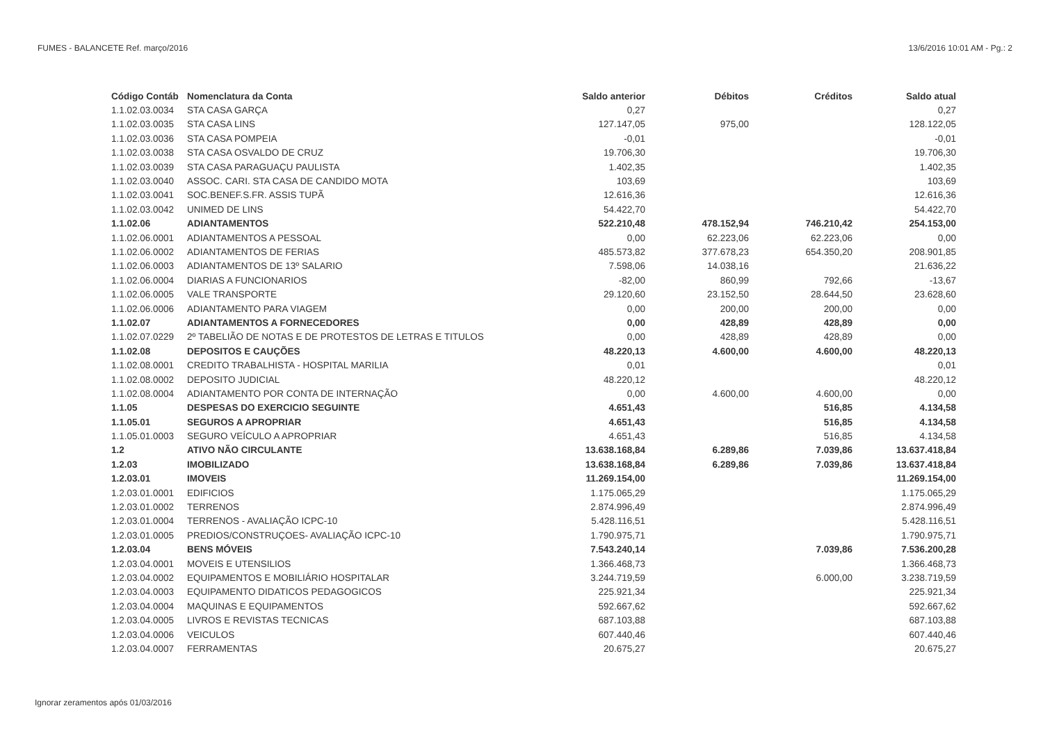FUMES - BALANCETE Ref. março/2016 13/6/2016 10:01 AM - Pg.: 2
| Código Contáb | Nomenclatura da Conta | Saldo anterior | Débitos | Créditos | Saldo atual |
| --- | --- | --- | --- | --- | --- |
| 1.1.02.03.0034 | STA CASA GARÇA | 0,27 | | | 0,27 |
| 1.1.02.03.0035 | STA CASA LINS | 127.147,05 | 975,00 | | 128.122,05 |
| 1.1.02.03.0036 | STA CASA POMPEIA | -0,01 | | | -0,01 |
| 1.1.02.03.0038 | STA CASA OSVALDO DE CRUZ | 19.706,30 | | | 19.706,30 |
| 1.1.02.03.0039 | STA CASA PARAGUAÇU PAULISTA | 1.402,35 | | | 1.402,35 |
| 1.1.02.03.0040 | ASSOC. CARI. STA CASA DE CANDIDO MOTA | 103,69 | | | 103,69 |
| 1.1.02.03.0041 | SOC.BENEF.S.FR. ASSIS TUPÃ | 12.616,36 | | | 12.616,36 |
| 1.1.02.03.0042 | UNIMED DE LINS | 54.422,70 | | | 54.422,70 |
| 1.1.02.06 | ADIANTAMENTOS | 522.210,48 | 478.152,94 | 746.210,42 | 254.153,00 |
| 1.1.02.06.0001 | ADIANTAMENTOS A PESSOAL | 0,00 | 62.223,06 | 62.223,06 | 0,00 |
| 1.1.02.06.0002 | ADIANTAMENTOS DE FERIAS | 485.573,82 | 377.678,23 | 654.350,20 | 208.901,85 |
| 1.1.02.06.0003 | ADIANTAMENTOS DE 13º SALARIO | 7.598,06 | 14.038,16 | | 21.636,22 |
| 1.1.02.06.0004 | DIARIAS A FUNCIONARIOS | -82,00 | 860,99 | 792,66 | -13,67 |
| 1.1.02.06.0005 | VALE TRANSPORTE | 29.120,60 | 23.152,50 | 28.644,50 | 23.628,60 |
| 1.1.02.06.0006 | ADIANTAMENTO PARA VIAGEM | 0,00 | 200,00 | 200,00 | 0,00 |
| 1.1.02.07 | ADIANTAMENTOS A FORNECEDORES | 0,00 | 428,89 | 428,89 | 0,00 |
| 1.1.02.07.0229 | 2º TABELIÃO DE NOTAS E DE PROTESTOS DE LETRAS E TITULOS | 0,00 | 428,89 | 428,89 | 0,00 |
| 1.1.02.08 | DEPOSITOS E CAUÇÕES | 48.220,13 | 4.600,00 | 4.600,00 | 48.220,13 |
| 1.1.02.08.0001 | CREDITO TRABALHISTA - HOSPITAL MARILIA | 0,01 | | | 0,01 |
| 1.1.02.08.0002 | DEPOSITO JUDICIAL | 48.220,12 | | | 48.220,12 |
| 1.1.02.08.0004 | ADIANTAMENTO POR CONTA DE INTERNAÇÃO | 0,00 | 4.600,00 | 4.600,00 | 0,00 |
| 1.1.05 | DESPESAS DO EXERCICIO SEGUINTE | 4.651,43 | | 516,85 | 4.134,58 |
| 1.1.05.01 | SEGUROS A APROPRIAR | 4.651,43 | | 516,85 | 4.134,58 |
| 1.1.05.01.0003 | SEGURO VEÍCULO A APROPRIAR | 4.651,43 | | 516,85 | 4.134,58 |
| 1.2 | ATIVO NÃO CIRCULANTE | 13.638.168,84 | 6.289,86 | 7.039,86 | 13.637.418,84 |
| 1.2.03 | IMOBILIZADO | 13.638.168,84 | 6.289,86 | 7.039,86 | 13.637.418,84 |
| 1.2.03.01 | IMOVEIS | 11.269.154,00 | | | 11.269.154,00 |
| 1.2.03.01.0001 | EDIFICIOS | 1.175.065,29 | | | 1.175.065,29 |
| 1.2.03.01.0002 | TERRENOS | 2.874.996,49 | | | 2.874.996,49 |
| 1.2.03.01.0004 | TERRENOS - AVALIAÇÃO ICPC-10 | 5.428.116,51 | | | 5.428.116,51 |
| 1.2.03.01.0005 | PREDIOS/CONSTRUÇOES- AVALIAÇÃO ICPC-10 | 1.790.975,71 | | | 1.790.975,71 |
| 1.2.03.04 | BENS MÓVEIS | 7.543.240,14 | | 7.039,86 | 7.536.200,28 |
| 1.2.03.04.0001 | MOVEIS E UTENSILIOS | 1.366.468,73 | | | 1.366.468,73 |
| 1.2.03.04.0002 | EQUIPAMENTOS E MOBILIÁRIO HOSPITALAR | 3.244.719,59 | | 6.000,00 | 3.238.719,59 |
| 1.2.03.04.0003 | EQUIPAMENTO DIDATICOS PEDAGOGICOS | 225.921,34 | | | 225.921,34 |
| 1.2.03.04.0004 | MAQUINAS E EQUIPAMENTOS | 592.667,62 | | | 592.667,62 |
| 1.2.03.04.0005 | LIVROS E REVISTAS TECNICAS | 687.103,88 | | | 687.103,88 |
| 1.2.03.04.0006 | VEICULOS | 607.440,46 | | | 607.440,46 |
| 1.2.03.04.0007 | FERRAMENTAS | 20.675,27 | | | 20.675,27 |
Ignorar zeramentos após 01/03/2016